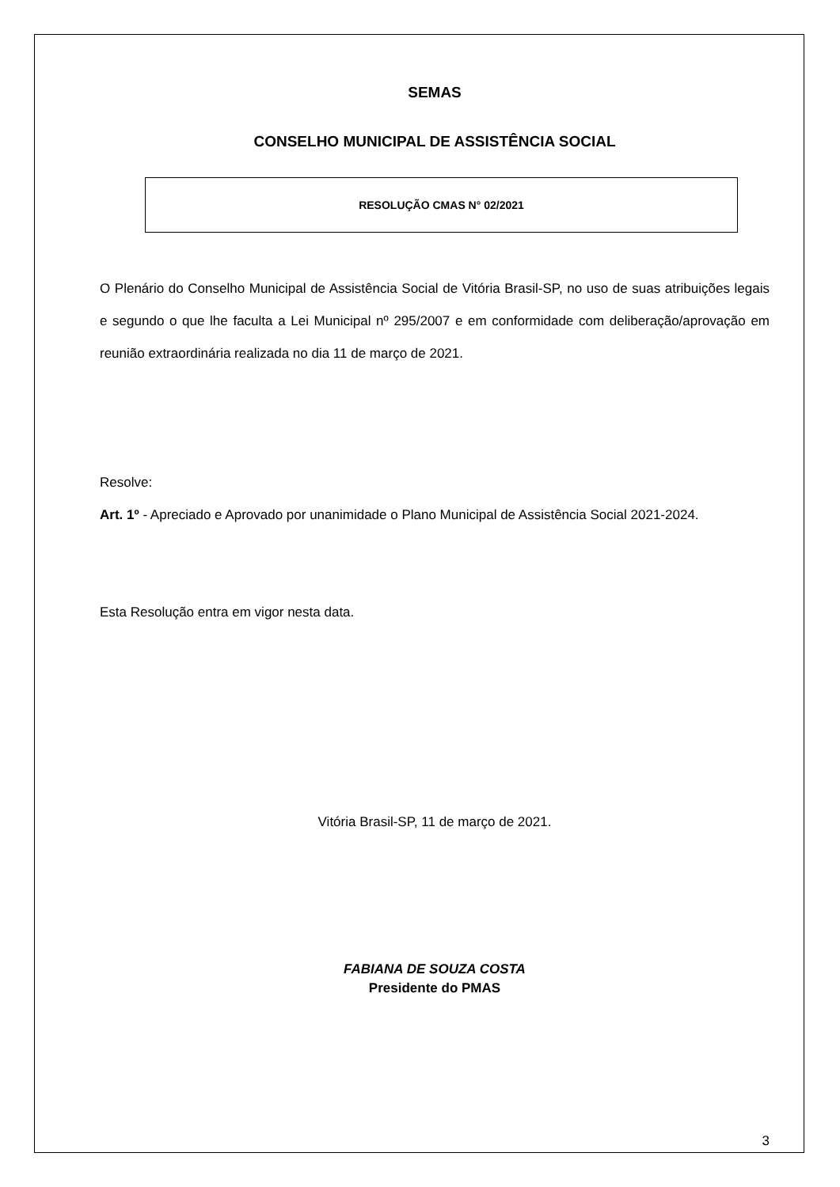SEMAS
CONSELHO MUNICIPAL DE ASSISTÊNCIA SOCIAL
RESOLUÇÃO CMAS N° 02/2021
O Plenário do Conselho Municipal de Assistência Social de Vitória Brasil-SP, no uso de suas atribuições legais e segundo o que lhe faculta a Lei Municipal nº 295/2007 e em conformidade com deliberação/aprovação em reunião extraordinária realizada no dia 11 de março de 2021.
Resolve:
Art. 1º - Apreciado e Aprovado por unanimidade o Plano Municipal de Assistência Social 2021-2024.
Esta Resolução entra em vigor nesta data.
Vitória Brasil-SP, 11 de março de 2021.
FABIANA DE SOUZA COSTA
Presidente do PMAS
3